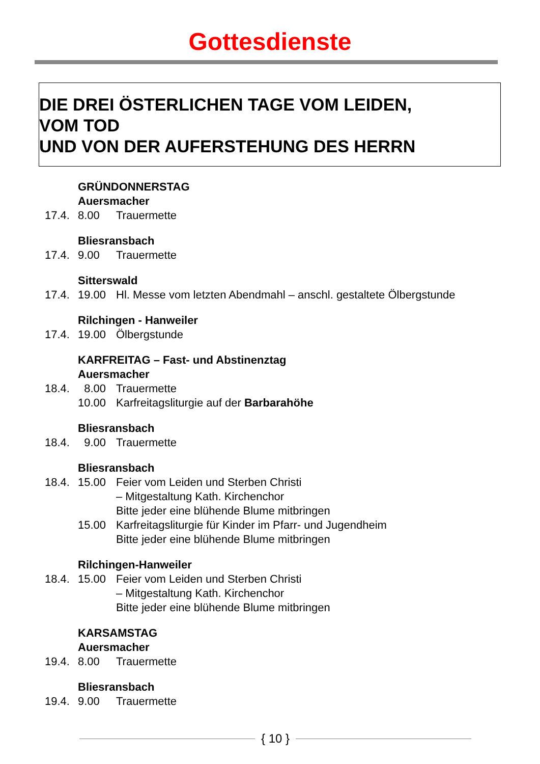Gottesdienste
DIE DREI ÖSTERLICHEN TAGE VOM LEIDEN,
VOM TOD
UND VON DER AUFERSTEHUNG DES HERRN
GRÜNDONNERSTAG
Auersmacher
17.4. 8.00 Trauermette
Bliesransbach
17.4. 9.00 Trauermette
Sitterswald
17.4. 19.00 Hl. Messe vom letzten Abendmahl – anschl. gestaltete Ölbergstunde
Rilchingen - Hanweiler
17.4. 19.00 Ölbergstunde
KARFREITAG – Fast- und Abstinenztag
Auersmacher
18.4. 8.00 Trauermette
10.00 Karfreitagsliturgie auf der Barbarahöhe
Bliesransbach
18.4. 9.00 Trauermette
Bliesransbach
18.4. 15.00 Feier vom Leiden und Sterben Christi
– Mitgestaltung Kath. Kirchenchor
Bitte jeder eine blühende Blume mitbringen
15.00 Karfreitagsliturgie für Kinder im Pfarr- und Jugendheim
Bitte jeder eine blühende Blume mitbringen
Rilchingen-Hanweiler
18.4. 15.00 Feier vom Leiden und Sterben Christi
– Mitgestaltung Kath. Kirchenchor
Bitte jeder eine blühende Blume mitbringen
KARSAMSTAG
Auersmacher
19.4. 8.00 Trauermette
Bliesransbach
19.4. 9.00 Trauermette
{ 10 }